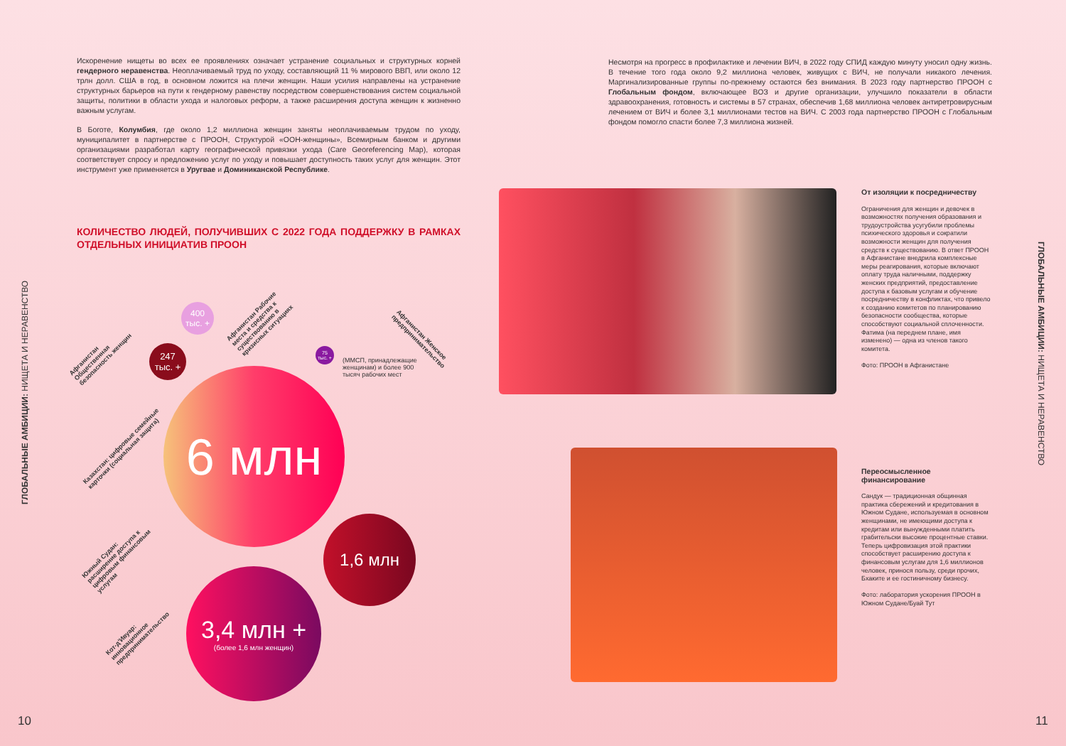Искоренение нищеты во всех ее проявлениях означает устранение социальных и структурных корней гендерного неравенства. Неоплачиваемый труд по уходу, составляющий 11 % мирового ВВП, или около 12 трлн долл. США в год, в основном ложится на плечи женщин. Наши усилия направлены на устранение структурных барьеров на пути к гендерному равенству посредством совершенствования систем социальной защиты, политики в области ухода и налоговых реформ, а также расширения доступа женщин к жизненно важным услугам.
В Боготе, Колумбия, где около 1,2 миллиона женщин заняты неоплачиваемым трудом по уходу, муниципалитет в партнерстве с ПРООН, Структурой «ООН-женщины», Всемирным банком и другими организациями разработал карту географической привязки ухода (Care Georeferencing Map), которая соответствует спросу и предложению услуг по уходу и повышает доступность таких услуг для женщин. Этот инструмент уже применяется в Уругвае и Доминиканской Республике.
КОЛИЧЕСТВО ЛЮДЕЙ, ПОЛУЧИВШИХ С 2022 ГОДА ПОДДЕРЖКУ В РАМКАХ ОТДЕЛЬНЫХ ИНИЦИАТИВ ПРООН
Несмотря на прогресс в профилактике и лечении ВИЧ, в 2022 году СПИД каждую минуту уносил одну жизнь. В течение того года около 9,2 миллиона человек, живущих с ВИЧ, не получали никакого лечения. Маргинализированные группы по-прежнему остаются без внимания. В 2023 году партнерство ПРООН с Глобальным фондом, включающее ВОЗ и другие организации, улучшило показатели в области здравоохранения, готовность и системы в 57 странах, обеспечив 1,68 миллиона человек антиретровирусным лечением от ВИЧ и более 3,1 миллионами тестов на ВИЧ. С 2003 года партнерство ПРООН с Глобальным фондом помогло спасти более 7,3 миллиона жизней.
400
тыс. +
Афганистан Рабочие места и средства к существованию в кризисных ситуациях
247
тыс. +
Афганистан Общественная безопасность женщин
75
тыс. +
Афганистан Женское предпринимательство
(ММСП, принадлежащие женщинам) и более 900 тысяч рабочих мест
6 млн
Казахстан: цифровые семейные карточки (социальная защита)
1,6 млн
Южный Судан: расширение доступа к цифровым финансовым услугам
3,4 млн +
(более 1,6 млн женщин)
Кот-д'Ивуар: инновационное предпринимательство
От изоляции к посредничеству
Ограничения для женщин и девочек в возможностях получения образования и трудоустройства усугубили проблемы психического здоровья и сократили возможности женщин для получения средств к существованию. В ответ ПРООН в Афганистане внедрила комплексные меры реагирования, которые включают оплату труда наличными, поддержку женских предприятий, предоставление доступа к базовым услугам и обучение посредничеству в конфликтах, что привело к созданию комитетов по планированию безопасности сообщества, которые способствуют социальной сплоченности. Фатима (на переднем плане, имя изменено) — одна из членов такого комитета.
Фото: ПРООН в Афганистане
Переосмысленное финансирование
Сандук — традиционная общинная практика сбережений и кредитования в Южном Судане, используемая в основном женщинами, не имеющими доступа к кредитам или вынужденными платить грабительски высокие процентные ставки. Теперь цифровизация этой практики способствует расширению доступа к финансовым услугам для 1,6 миллионов человек, принося пользу, среди прочих, Бхаките и ее гостиничному бизнесу.
Фото: лаборатория ускорения ПРООН в Южном Судане/Буай Тут
ГЛОБАЛЬНЫЕ АМБИЦИИ: НИЩЕТА И НЕРАВЕНСТВО ГЛОБАЛЬНЫЕ АМБИЦИИ: НИЩЕТА И НЕРАВЕНСТВО
10 11